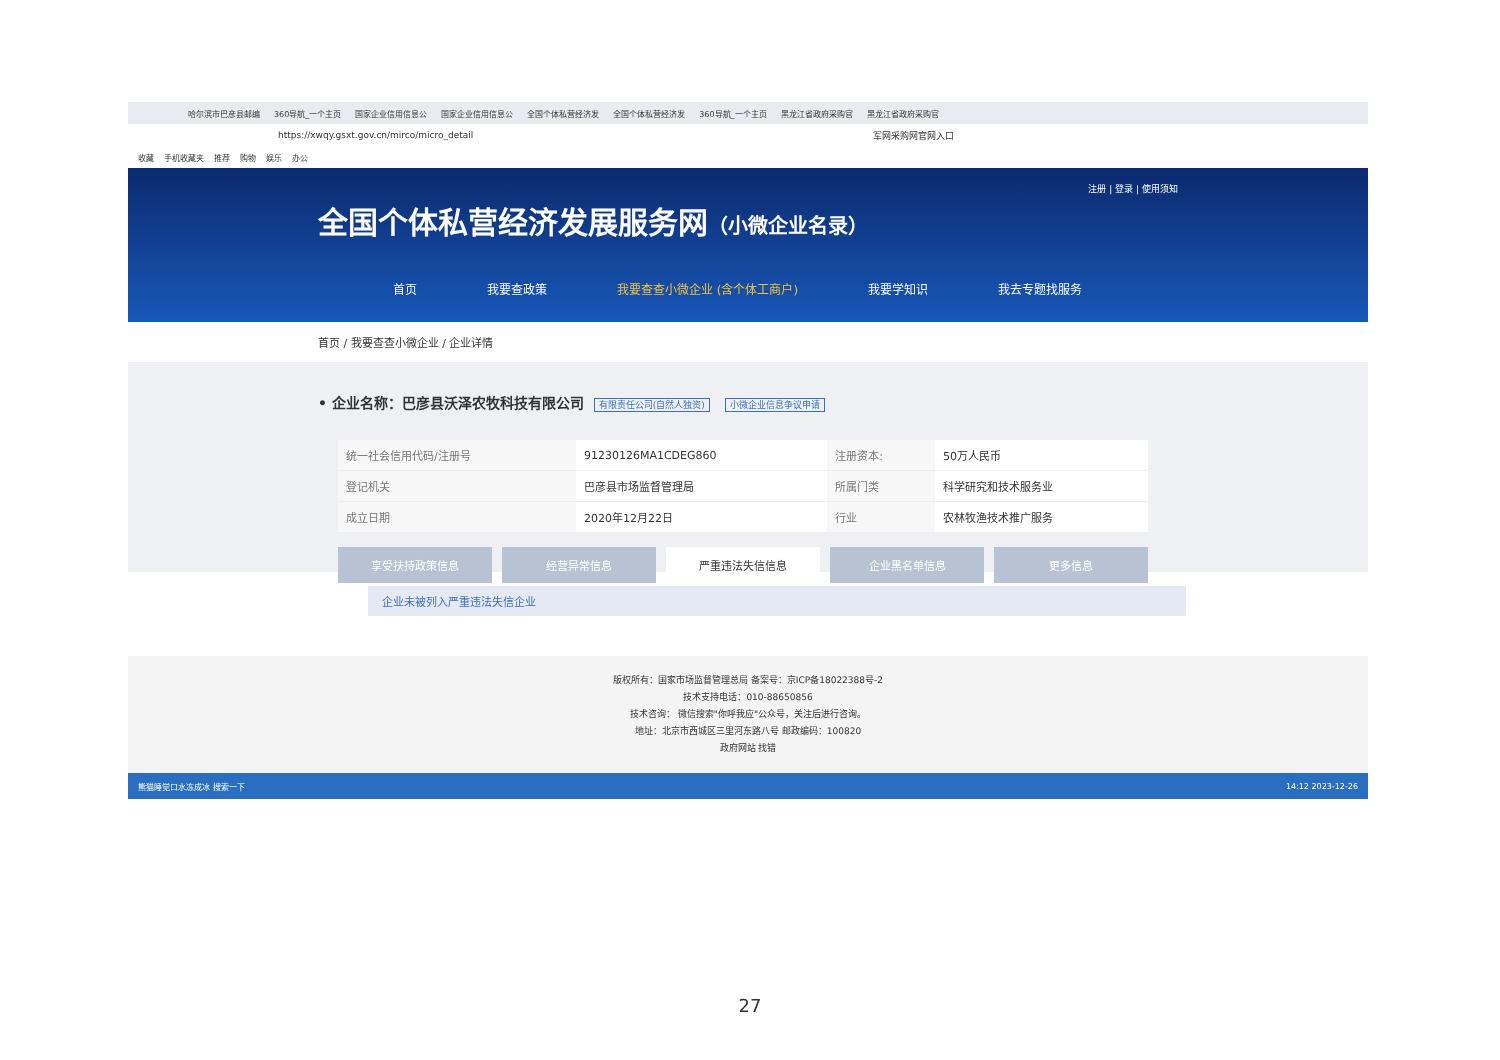哈尔滨市巴彦县邮编 360导航_一个主页 国家企业信用信息公 国家企业信用信息公 全国个体私营经济发 全国个体私营经济发 360导航_一个主页 黑龙江省政府采购官 黑龙江省政府采购官
https://xwqy.gsxt.gov.cn/mirco/micro_detail 军网采购网官网入口
收藏 手机收藏夹 推荐 购物 娱乐 办公
注册 | 登录 | 使用须知
全国个体私营经济发展服务网（小微企业名录）
首页 我要查政策 我要查查小微企业 (含个体工商户) 我要学知识 我去专题找服务
首页 / 我要查查小微企业 / 企业详情
• 企业名称：巴彦县沃泽农牧科技有限公司 有限责任公司(自然人独资) 小微企业信息争议申请
| 统一社会信用代码/注册号 | 91230126MA1CDEG860 | 注册资本: | 50万人民币 |
| 登记机关 | 巴彦县市场监督管理局 | 所属门类 | 科学研究和技术服务业 |
| 成立日期 | 2020年12月22日 | 行业 | 农林牧渔技术推广服务 |
享受扶持政策信息 经营异常信息 严重违法失信信息 企业黑名单信息 更多信息
企业未被列入严重违法失信企业
版权所有：国家市场监督管理总局 备案号：京ICP备18022388号-2
技术支持电话：010-88650856
技术咨询： 微信搜索"你呼我应"公众号，关注后进行咨询。
地址：北京市西城区三里河东路八号 邮政编码：100820
政府网站 找错
熊猫睡觉口水冻成冰 搜索一下 14:12 2023-12-26
27